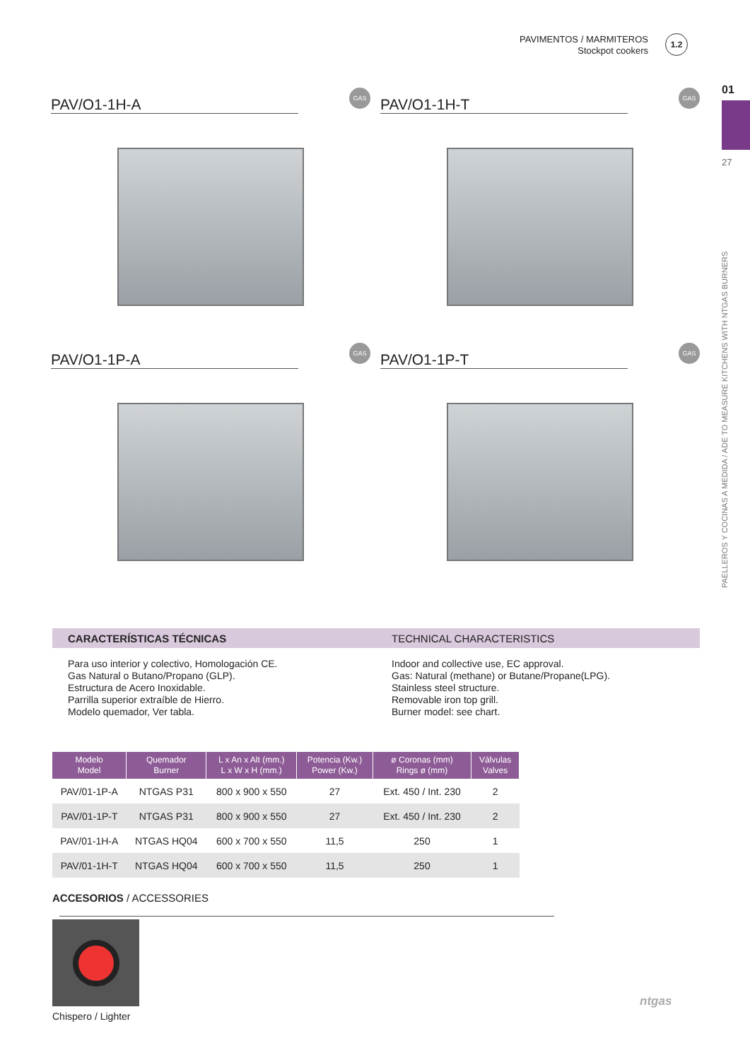PAVIMENTOS / MARMITEROS
Stockpot cookers
1.2
01
27
PAELLEROS Y COCINAS A MEDIDA / ADE TO MEASURE KITCHENS WITH NTGAS BURNERS
GAS
PAV/O1-1H-A
GAS
PAV/O1-1H-T
GAS
PAV/O1-1P-A
GAS
PAV/O1-1P-T
CARACTERÍSTICAS TÉCNICAS TECHNICAL CHARACTERISTICS
Para uso interior y colectivo, Homologación CE.
Gas Natural o Butano/Propano (GLP).
Estructura de Acero Inoxidable.
Parrilla superior extraíble de Hierro.
Modelo quemador, Ver tabla.
Indoor and collective use, EC approval.
Gas: Natural (methane) or Butane/Propane(LPG).
Stainless steel structure.
Removable iron top grill.
Burner model: see chart.
| Modelo Model | Quemador Burner | L x An x Alt (mm.) L x W x H (mm.) | Potencia (Kw.) Power (Kw.) | ø Coronas (mm) Rings ø (mm) | Válvulas Valves |
| --- | --- | --- | --- | --- | --- |
| PAV/01-1P-A | NTGAS P31 | 800 x 900 x 550 | 27 | Ext. 450 / Int. 230 | 2 |
| PAV/01-1P-T | NTGAS P31 | 800 x 900 x 550 | 27 | Ext. 450 / Int. 230 | 2 |
| PAV/01-1H-A | NTGAS HQ04 | 600 x 700 x 550 | 11,5 | 250 | 1 |
| PAV/01-1H-T | NTGAS HQ04 | 600 x 700 x 550 | 11,5 | 250 | 1 |
ACCESORIOS / ACCESSORIES
Chispero / Lighter
ntgas